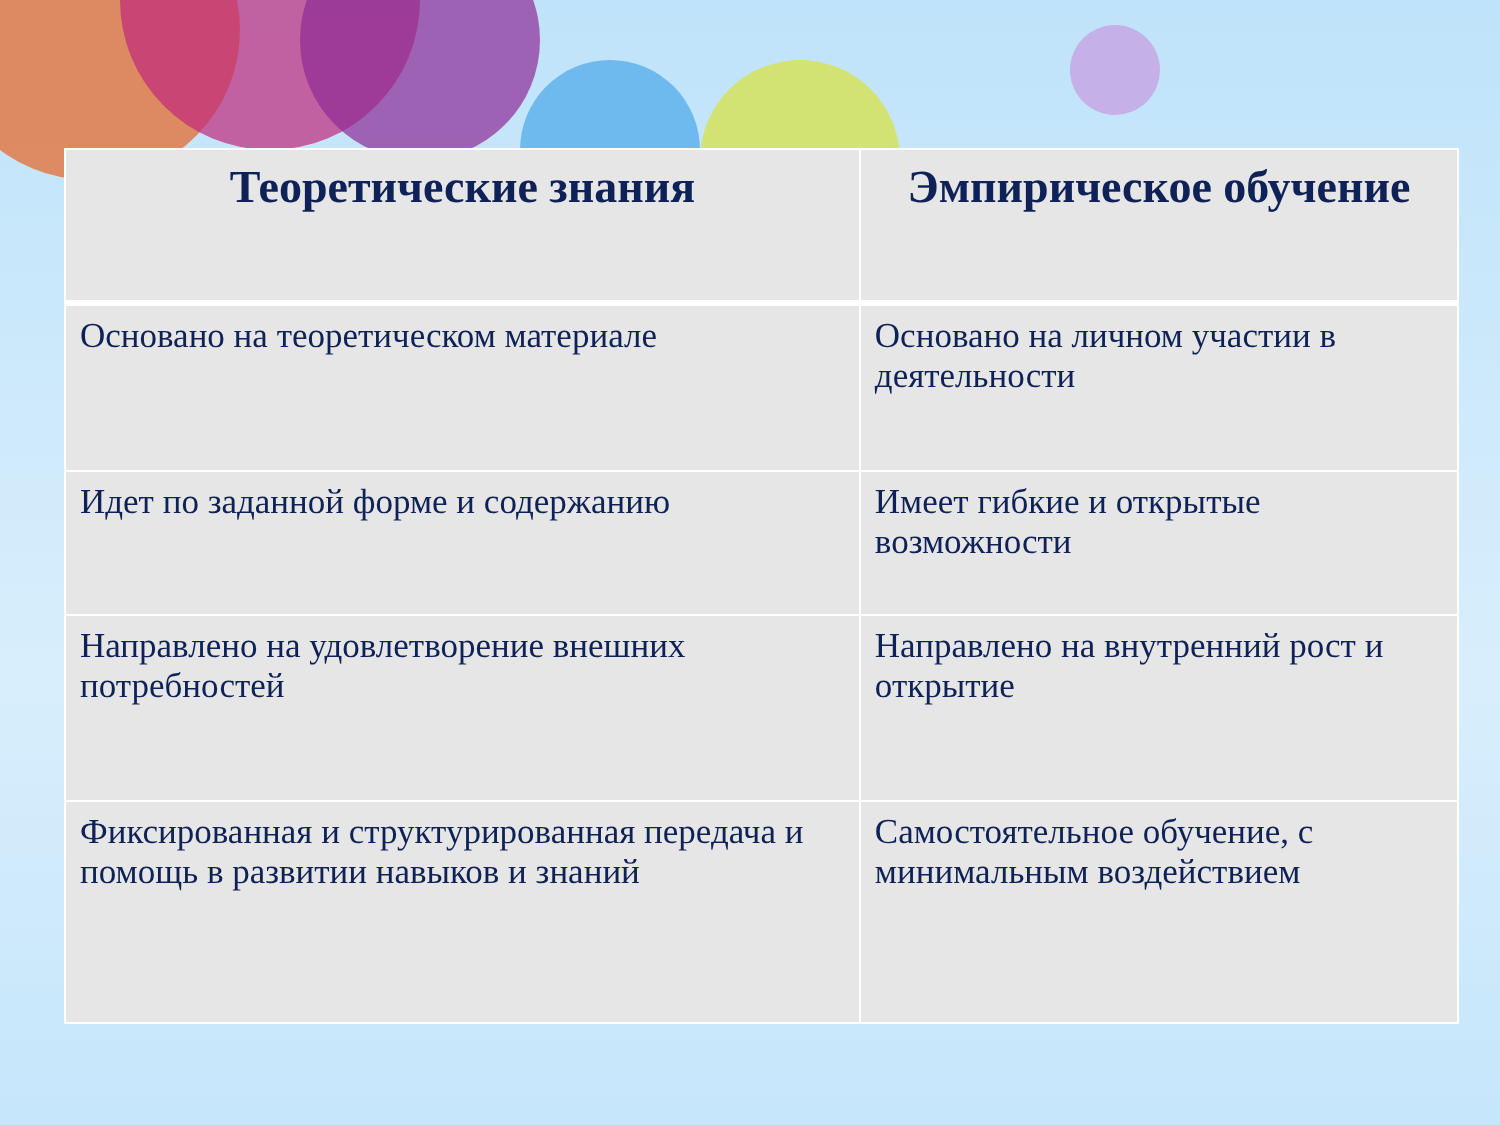| Теоретические знания | Эмпирическое обучение |
| --- | --- |
| Основано на теоретическом материале | Основано на личном участии в деятельности |
| Идет по заданной форме и содержанию | Имеет гибкие и открытые возможности |
| Направлено на удовлетворение внешних потребностей | Направлено на внутренний рост и открытие |
| Фиксированная и структурированная передача и помощь в развитии навыков и знаний | Самостоятельное обучение, с минимальным воздействием |